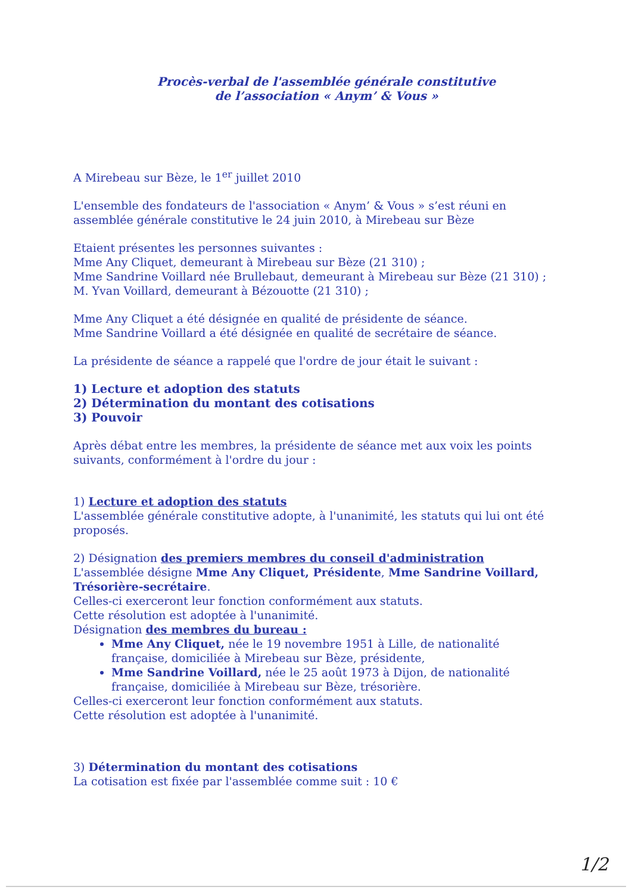Procès-verbal de l'assemblée générale constitutive
de l’association « Anym’ & Vous »
A Mirebeau sur Bèze, le 1<sup>er</sup> juillet 2010
L'ensemble des fondateurs de l'association « Anym’ & Vous » s’est réuni en assemblée générale constitutive le 24 juin 2010, à Mirebeau sur Bèze
Etaient présentes les personnes suivantes :
Mme Any Cliquet, demeurant à Mirebeau sur Bèze (21 310) ;
Mme Sandrine Voillard née Brullebaut, demeurant à Mirebeau sur Bèze (21 310) ;
M. Yvan Voillard, demeurant à Bézouotte (21 310) ;
Mme Any Cliquet a été désignée en qualité de présidente de séance.
Mme Sandrine Voillard a été désignée en qualité de secrétaire de séance.
La présidente de séance a rappelé que l'ordre de jour était le suivant :
1) Lecture et adoption des statuts
2) Détermination du montant des cotisations
3) Pouvoir
Après débat entre les membres, la présidente de séance met aux voix les points suivants, conformément à l'ordre du jour :
1) Lecture et adoption des statuts
L'assemblée générale constitutive adopte, à l'unanimité, les statuts qui lui ont été proposés.
2) Désignation des premiers membres du conseil d'administration
L'assemblée désigne Mme Any Cliquet, Présidente, Mme Sandrine Voillard, Trésorière-secrétaire.
Celles-ci exerceront leur fonction conformément aux statuts.
Cette résolution est adoptée à l'unanimité.
Désignation des membres du bureau :
Mme Any Cliquet, née le 19 novembre 1951 à Lille, de nationalité française, domiciliée à Mirebeau sur Bèze, présidente,
Mme Sandrine Voillard, née le 25 août 1973 à Dijon, de nationalité française, domiciliée à Mirebeau sur Bèze, trésorière.
Celles-ci exerceront leur fonction conformément aux statuts.
Cette résolution est adoptée à l'unanimité.
3) Détermination du montant des cotisations
La cotisation est fixée par l'assemblée comme suit : 10 €
1/2